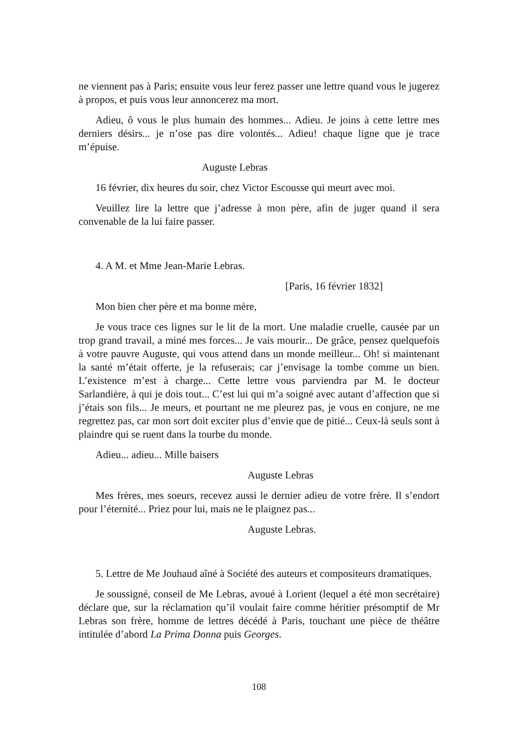ne viennent pas à Paris; ensuite vous leur ferez passer une lettre quand vous le jugerez à propos, et puis vous leur annoncerez ma mort.
Adieu, ô vous le plus humain des hommes... Adieu. Je joins à cette lettre mes derniers désirs... je n’ose pas dire volontés... Adieu! chaque ligne que je trace m’épuise.
Auguste Lebras
16 février, dix heures du soir, chez Victor Escousse qui meurt avec moi.
Veuillez lire la lettre que j’adresse à mon père, afin de juger quand il sera convenable de la lui faire passer.
4. A M. et Mme Jean-Marie Lebras.
[Paris, 16 février 1832]
Mon bien cher père et ma bonne mère,
Je vous trace ces lignes sur le lit de la mort. Une maladie cruelle, causée par un trop grand travail, a miné mes forces... Je vais mourir... De grâce, pensez quelquefois à votre pauvre Auguste, qui vous attend dans un monde meilleur... Oh! si maintenant la santé m’était offerte, je la refuserais; car j’envisage la tombe comme un bien. L’existence m’est à charge... Cette lettre vous parviendra par M. le docteur Sarlandière, à qui je dois tout... C’est lui qui m’a soigné avec autant d’affection que si j’étais son fils... Je meurs, et pourtant ne me pleurez pas, je vous en conjure, ne me regrettez pas, car mon sort doit exciter plus d’envie que de pitié... Ceux-là seuls sont à plaindre qui se ruent dans la tourbe du monde.
Adieu... adieu... Mille baisers
Auguste Lebras
Mes frères, mes soeurs, recevez aussi le dernier adieu de votre frère. Il s’endort pour l’éternité... Priez pour lui, mais ne le plaignez pas...
Auguste Lebras.
5. Lettre de Me Jouhaud aîné à Société des auteurs et compositeurs dramatiques.
Je soussigné, conseil de Me Lebras, avoué à Lorient (lequel a été mon secrétaire) déclare que, sur la réclamation qu’il voulait faire comme héritier présomptif de Mr Lebras son frère, homme de lettres décédé à Paris, touchant une pièce de théâtre intitulée d’abord La Prima Donna puis Georges.
108